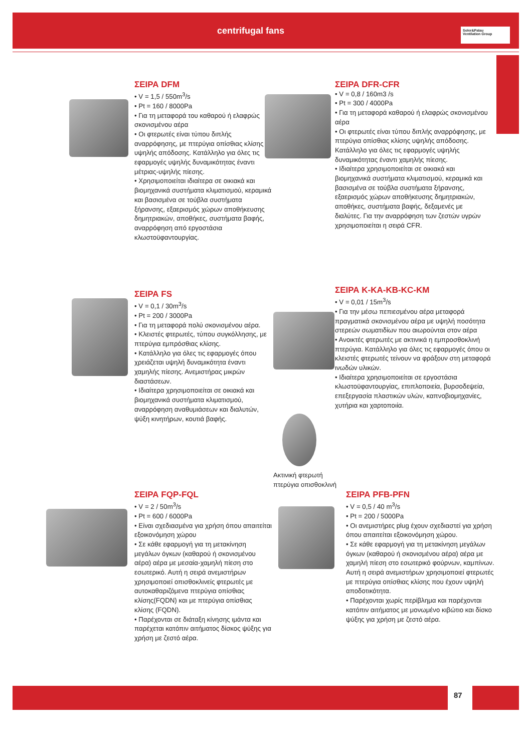centrifugal fans
Soler&Palau
Ventilation Group
ΣΕΙΡΑ DFM
• V = 1,5 / 550m<sup>3</sup>/s
• Pt = 160 / 8000Pa
• Για τη μεταφορά του καθαρού ή ελαφρώς σκονισμένου αέρα
• Οι φτερωτές είναι τύπου διπλής αναρρόφησης, με πτερύγια οπίσθιας κλίσης υψηλής απόδοσης. Κατάλληλο για όλες τις εφαρμογές υψηλής δυναμικότητας έναντι μέτριας-υψηλής πίεσης.
• Χρησιμοποιείται ιδιαίτερα σε οικιακά και βιομηχανικά συστήματα κλιματισμού, κεραμικά και βασισμένα σε τούβλα συστήματα ξήρανσης, εξαερισμός χώρων αποθήκευσης δημητριακών, αποθήκες, συστήματα βαφής, αναρρόφηση από εργοστάσια κλωστοϋφαντουργίας.
ΣΕΙΡΑ DFR-CFR
• V = 0,8 / 160m3 /s
• Pt = 300 / 4000Pa
• Για τη μεταφορά καθαρού ή ελαφρώς σκονισμένου αέρα
• Οι φτερωτές είναι τύπου διπλής αναρρόφησης, με πτερύγια οπίσθιας κλίσης υψηλής απόδοσης. Κατάλληλο για όλες τις εφαρμογές υψηλής δυναμικότητας έναντι χαμηλής πίεσης.
• Ιδιαίτερα χρησιμοποιείται σε οικιακά και βιομηχανικά συστήματα κλιματισμού, κεραμικά και βασισμένα σε τούβλα συστήματα ξήρανσης, εξαερισμός χώρων αποθήκευσης δημητριακών, αποθήκες, συστήματα βαφής, δεξαμενές με διαλύτες. Για την αναρρόφηση των ζεστών υγρών χρησιμοποιείται η σειρά CFR.
ΣΕΙΡΑ FS
• V = 0,1 / 30m<sup>3</sup>/s
• Pt = 200 / 3000Pa
• Για τη μεταφορά πολύ σκονισμένου αέρα.
• Κλειστές φτερωτές, τύπου συγκόλλησης, με πτερύγια εμπρόσθιας κλίσης.
• Κατάλληλο για όλες τις εφαρμογές όπου χρειάζεται υψηλή δυναμικότητα έναντι χαμηλής πίεσης. Ανεμιστήρας μικρών διαστάσεων.
• Ιδιαίτερα χρησιμοποιείται σε οικιακά και βιομηχανικά συστήματα κλιματισμού, αναρρόφηση αναθυμιάσεων και διαλυτών, ψύξη κινητήρων, κουτιά βαφής.
ΣΕΙΡΑ K-KA-KB-KC-KM
• V = 0,01 / 15m<sup>3</sup>/s
• Για την μέσω πεπιεσμένου αέρα μεταφορά πραγματικά σκονισμένου αέρα με υψηλή ποσότητα στερεών σωματιδίων που αιωρούνται στον αέρα
• Ανοικτές φτερωτές με ακτινικά η εμπροσθοκλινή πτερύγια. Κατάλληλο για όλες τις εφαρμογές όπου οι κλειστές φτερωτές τείνουν να φράξουν στη μεταφορά ινωδών υλικών.
• Ιδιαίτερα χρησιμοποιείται σε εργοστάσια κλωστοϋφαντουργίας, επιπλοποιεία, βυρσοδεψεία, επεξεργασία πλαστικών υλών, καπνοβιομηχανίες, χυτήρια και χαρτοποιία.
Ακτινική φτερωτή
πτερύγια οπισθοκλινή
ΣΕΙΡΑ FQP-FQL
• V = 2 / 50m<sup>3</sup>/s
• Pt = 600 / 6000Pa
• Είναι σχεδιασμένα για χρήση όπου απαιτείται εξοικονόμηση χώρου
• Σε κάθε εφαρμογή για τη μετακίνηση μεγάλων όγκων (καθαρού ή σκονισμένου αέρα) αέρα με μεσαία-χαμηλή πίεση στο εσωτερικό. Αυτή η σειρά ανεμιστήρων χρησιμοποιεί οπισθοκλινείς φτερωτές με αυτοκαθαριζόμενα πτερύγια οπίσθιας κλίσης(FQDN) και με πτερύγια οπίσθιας κλίσης (FQDN).
• Παρέχονται σε διάταξη κίνησης ιμάντα και παρέχεται κατόπιν αιτήματος δίσκος ψύξης για χρήση με ζεστό αέρα.
ΣΕΙΡΑ PFB-PFN
• V = 0,5 / 40 m<sup>3</sup>/s
• Pt = 200 / 5000Pa
• Οι ανεμιστήρες plug έχουν σχεδιαστεί για χρήση όπου απαιτείται εξοικονόμηση χώρου.
• Σε κάθε εφαρμογή για τη μετακίνηση μεγάλων όγκων (καθαρού ή σκονισμένου αέρα) αέρα με χαμηλή πίεση στο εσωτερικό φούρνων, καμπίνων. Αυτή η σειρά ανεμιστήρων χρησιμοποιεί φτερωτές με πτερύγια οπίσθιας κλίσης που έχουν υψηλή αποδοτικότητα.
• Παρέχονται χωρίς περίβλημα και παρέχονται κατόπιν αιτήματος με μονωμένο κιβώτιο και δίσκο ψύξης για χρήση με ζεστό αέρα.
87